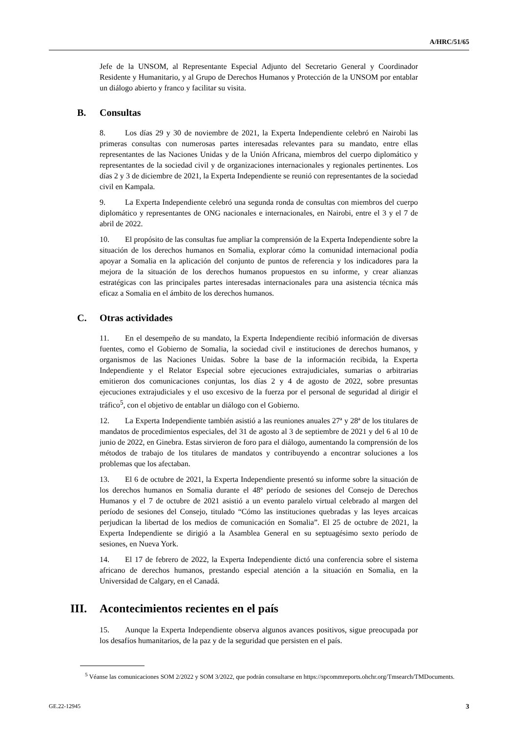A/HRC/51/65
Jefe de la UNSOM, al Representante Especial Adjunto del Secretario General y Coordinador Residente y Humanitario, y al Grupo de Derechos Humanos y Protección de la UNSOM por entablar un diálogo abierto y franco y facilitar su visita.
B. Consultas
8. Los días 29 y 30 de noviembre de 2021, la Experta Independiente celebró en Nairobi las primeras consultas con numerosas partes interesadas relevantes para su mandato, entre ellas representantes de las Naciones Unidas y de la Unión Africana, miembros del cuerpo diplomático y representantes de la sociedad civil y de organizaciones internacionales y regionales pertinentes. Los días 2 y 3 de diciembre de 2021, la Experta Independiente se reunió con representantes de la sociedad civil en Kampala.
9. La Experta Independiente celebró una segunda ronda de consultas con miembros del cuerpo diplomático y representantes de ONG nacionales e internacionales, en Nairobi, entre el 3 y el 7 de abril de 2022.
10. El propósito de las consultas fue ampliar la comprensión de la Experta Independiente sobre la situación de los derechos humanos en Somalia, explorar cómo la comunidad internacional podía apoyar a Somalia en la aplicación del conjunto de puntos de referencia y los indicadores para la mejora de la situación de los derechos humanos propuestos en su informe, y crear alianzas estratégicas con las principales partes interesadas internacionales para una asistencia técnica más eficaz a Somalia en el ámbito de los derechos humanos.
C. Otras actividades
11. En el desempeño de su mandato, la Experta Independiente recibió información de diversas fuentes, como el Gobierno de Somalia, la sociedad civil e instituciones de derechos humanos, y organismos de las Naciones Unidas. Sobre la base de la información recibida, la Experta Independiente y el Relator Especial sobre ejecuciones extrajudiciales, sumarias o arbitrarias emitieron dos comunicaciones conjuntas, los días 2 y 4 de agosto de 2022, sobre presuntas ejecuciones extrajudiciales y el uso excesivo de la fuerza por el personal de seguridad al dirigir el tráfico<sup>5</sup>, con el objetivo de entablar un diálogo con el Gobierno.
12. La Experta Independiente también asistió a las reuniones anuales 27ª y 28ª de los titulares de mandatos de procedimientos especiales, del 31 de agosto al 3 de septiembre de 2021 y del 6 al 10 de junio de 2022, en Ginebra. Estas sirvieron de foro para el diálogo, aumentando la comprensión de los métodos de trabajo de los titulares de mandatos y contribuyendo a encontrar soluciones a los problemas que los afectaban.
13. El 6 de octubre de 2021, la Experta Independiente presentó su informe sobre la situación de los derechos humanos en Somalia durante el 48º período de sesiones del Consejo de Derechos Humanos y el 7 de octubre de 2021 asistió a un evento paralelo virtual celebrado al margen del período de sesiones del Consejo, titulado “Cómo las instituciones quebradas y las leyes arcaicas perjudican la libertad de los medios de comunicación en Somalia”. El 25 de octubre de 2021, la Experta Independiente se dirigió a la Asamblea General en su septuagésimo sexto período de sesiones, en Nueva York.
14. El 17 de febrero de 2022, la Experta Independiente dictó una conferencia sobre el sistema africano de derechos humanos, prestando especial atención a la situación en Somalia, en la Universidad de Calgary, en el Canadá.
III. Acontecimientos recientes en el país
15. Aunque la Experta Independiente observa algunos avances positivos, sigue preocupada por los desafíos humanitarios, de la paz y de la seguridad que persisten en el país.
<sup>5</sup> Véanse las comunicaciones SOM 2/2022 y SOM 3/2022, que podrán consultarse en https://spcommreports.ohchr.org/Tmsearch/TMDocuments.
GE.22-12945 3